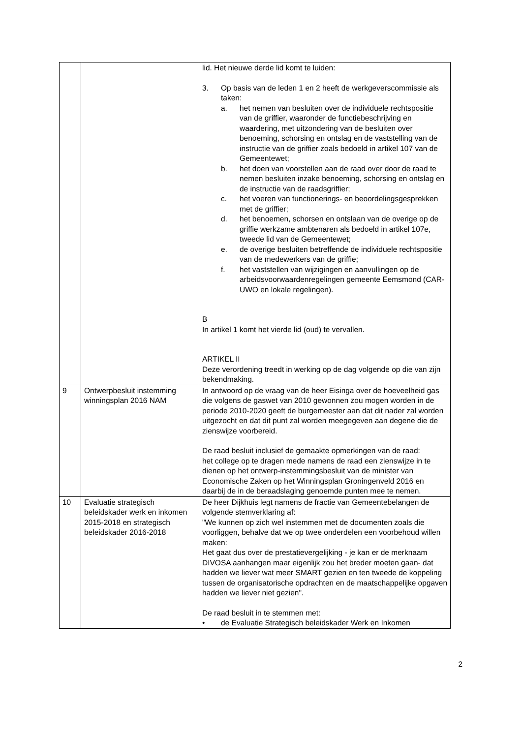| | | lid. Het nieuwe derde lid komt te luiden: 3. Op basis van de leden 1 en 2 heeft de werkgeverscommissie als taken: a. het nemen van besluiten over de individuele rechtspositie van de griffier, waaronder de functiebeschrijving en waardering, met uitzondering van de besluiten over benoeming, schorsing en ontslag en de vaststelling van de instructie van de griffier zoals bedoeld in artikel 107 van de Gemeentewet; b. het doen van voorstellen aan de raad over door de raad te nemen besluiten inzake benoeming, schorsing en ontslag en de instructie van de raadsgriffier; c. het voeren van functionerings- en beoordelingsgesprekken met de griffier; d. het benoemen, schorsen en ontslaan van de overige op de griffie werkzame ambtenaren als bedoeld in artikel 107e, tweede lid van de Gemeentewet; e. de overige besluiten betreffende de individuele rechtspositie van de medewerkers van de griffie; f. het vaststellen van wijzigingen en aanvullingen op de arbeidsvoorwaardenregelingen gemeente Eemsmond (CAR-UWO en lokale regelingen). B In artikel 1 komt het vierde lid (oud) te vervallen. ARTIKEL II Deze verordening treedt in werking op de dag volgende op die van zijn bekendmaking. |
| 9 | Ontwerpbesluit instemming winningsplan 2016 NAM | In antwoord op de vraag van de heer Eisinga over de hoeveelheid gas die volgens de gaswet van 2010 gewonnen zou mogen worden in de periode 2010-2020 geeft de burgemeester aan dat dit nader zal worden uitgezocht en dat dit punt zal worden meegegeven aan degene die de zienswijze voorbereid. De raad besluit inclusief de gemaakte opmerkingen van de raad: het college op te dragen mede namens de raad een zienswijze in te dienen op het ontwerp-instemmingsbesluit van de minister van Economische Zaken op het Winningsplan Groningenveld 2016 en daarbij de in de beraadslaging genoemde punten mee te nemen. |
| 10 | Evaluatie strategisch beleidskader werk en inkomen 2015-2018 en strategisch beleidskader 2016-2018 | De heer Dijkhuis legt namens de fractie van Gemeentebelangen de volgende stemverklaring af: "We kunnen op zich wel instemmen met de documenten zoals die voorliggen, behalve dat we op twee onderdelen een voorbehoud willen maken: Het gaat dus over de prestatievergelijking - je kan er de merknaam DIVOSA aanhangen maar eigenlijk zou het breder moeten gaan- dat hadden we liever wat meer SMART gezien en ten tweede de koppeling tussen de organisatorische opdrachten en de maatschappelijke opgaven hadden we liever niet gezien". De raad besluit in te stemmen met: • de Evaluatie Strategisch beleidskader Werk en Inkomen |
2